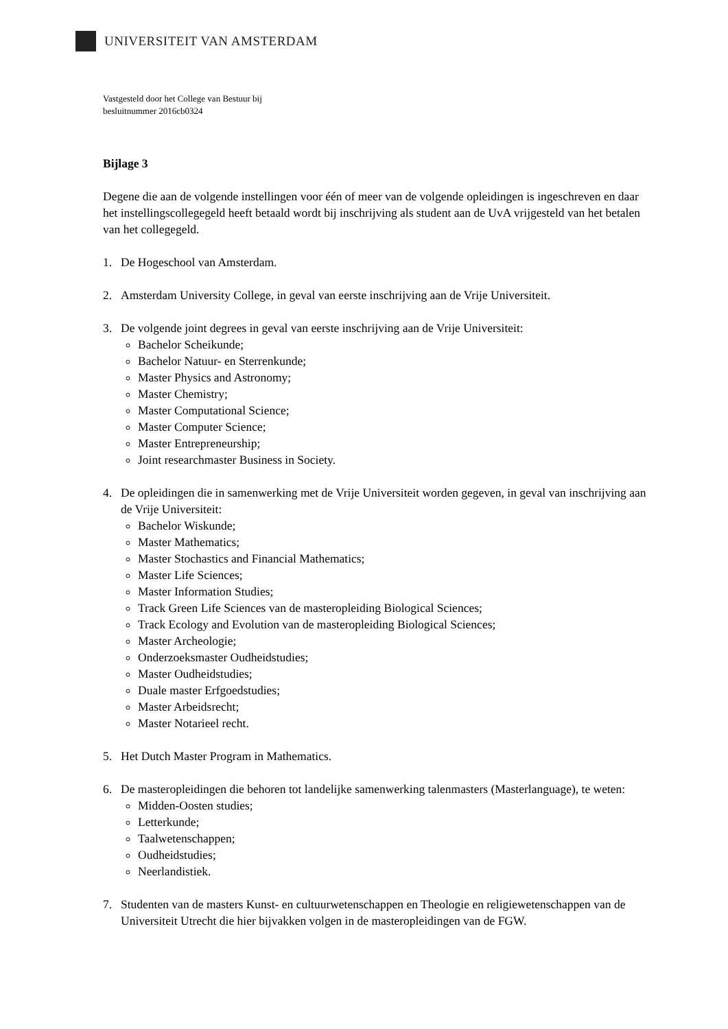UNIVERSITEIT VAN AMSTERDAM
Vastgesteld door het College van Bestuur bij
besluitnummer 2016cb0324
Bijlage 3
Degene die aan de volgende instellingen voor één of meer van de volgende opleidingen is ingeschreven en daar het instellingscollegegeld heeft betaald wordt bij inschrijving als student aan de UvA vrijgesteld van het betalen van het collegegeld.
1. De Hogeschool van Amsterdam.
2. Amsterdam University College, in geval van eerste inschrijving aan de Vrije Universiteit.
3. De volgende joint degrees in geval van eerste inschrijving aan de Vrije Universiteit:
Bachelor Scheikunde;
Bachelor Natuur- en Sterrenkunde;
Master Physics and Astronomy;
Master Chemistry;
Master Computational Science;
Master Computer Science;
Master Entrepreneurship;
Joint researchmaster Business in Society.
4. De opleidingen die in samenwerking met de Vrije Universiteit worden gegeven, in geval van inschrijving aan de Vrije Universiteit:
Bachelor Wiskunde;
Master Mathematics;
Master Stochastics and Financial Mathematics;
Master Life Sciences;
Master Information Studies;
Track Green Life Sciences van de masteropleiding Biological Sciences;
Track Ecology and Evolution van de masteropleiding Biological Sciences;
Master Archeologie;
Onderzoeksmaster Oudheidstudies;
Master Oudheidstudies;
Duale master Erfgoedstudies;
Master Arbeidsrecht;
Master Notarieel recht.
5. Het Dutch Master Program in Mathematics.
6. De masteropleidingen die behoren tot landelijke samenwerking talenmasters (Masterlanguage), te weten:
Midden-Oosten studies;
Letterkunde;
Taalwetenschappen;
Oudheidstudies;
Neerlandistiek.
7. Studenten van de masters Kunst- en cultuurwetenschappen en Theologie en religiewetenschappen van de Universiteit Utrecht die hier bijvakken volgen in de masteropleidingen van de FGW.